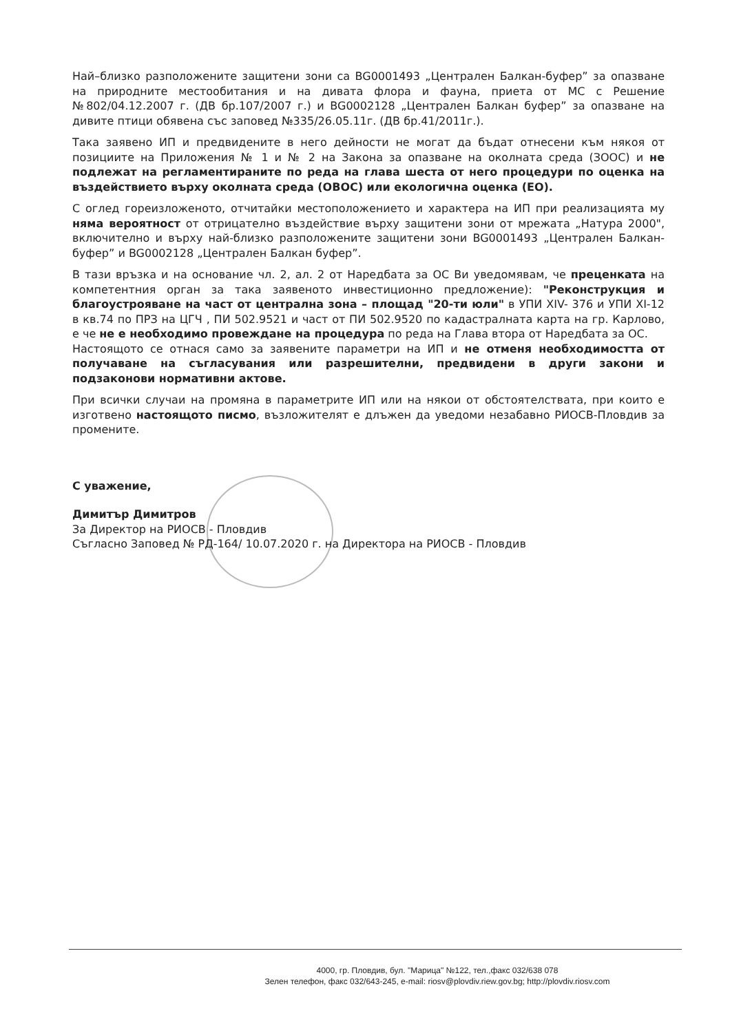Най–близко разположените защитени зони са BG0001493 „Централен Балкан-буфер” за опазване на природните местообитания и на дивата флора и фауна, приета от МС с Решение №802/04.12.2007 г. (ДВ бр.107/2007 г.) и BG0002128 „Централен Балкан буфер” за опазване на дивите птици обявена със заповед №335/26.05.11г. (ДВ бр.41/2011г.).
Така заявено ИП и предвидените в него дейности не могат да бъдат отнесени към някоя от позициите на Приложения № 1 и № 2 на Закона за опазване на околната среда (ЗООС) и не подлежат на регламентираните по реда на глава шеста от него процедури по оценка на въздействието върху околната среда (ОВОС) или екологична оценка (ЕО).
С оглед гореизложеното, отчитайки местоположението и характера на ИП при реализацията му няма вероятност от отрицателно въздействие върху защитени зони от мрежата „Натура 2000", включително и върху най-близко разположените защитени зони BG0001493 „Централен Балкан-буфер” и BG0002128 „Централен Балкан буфер”.
В тази връзка и на основание чл. 2, ал. 2 от Наредбата за ОС Ви уведомявам, че преценката на компетентния орган за така заявеното инвестиционно предложение): "Реконструкция и благоустрояване на част от централна зона – площад "20-ти юли" в УПИ XIV- 376 и УПИ XI-12 в кв.74 по ПРЗ на ЦГЧ , ПИ 502.9521 и част от ПИ 502.9520 по кадастралната карта на гр. Карлово, е че не е необходимо провеждане на процедура по реда на Глава втора от Наредбата за ОС.
Настоящото се отнася само за заявените параметри на ИП и не отменя необходимостта от получаване на съгласувания или разрешителни, предвидени в други закони и подзаконови нормативни актове.
При всички случаи на промяна в параметрите ИП или на някои от обстоятелствата, при които е изготвено настоящото писмо, възложителят е длъжен да уведоми незабавно РИОСВ-Пловдив за промените.
С уважение,
Димитър Димитров
За Директор на РИОСВ - Пловдив
Съгласно Заповед № РД-164/ 10.07.2020 г. на Директора на РИОСВ - Пловдив
4000, гр. Пловдив, бул. "Марица" №122, тел.,факс 032/638 078
Зелен телефон, факс 032/643-245, e-mail: riosv@plovdiv.riew.gov.bg; http://plovdiv.riosv.com